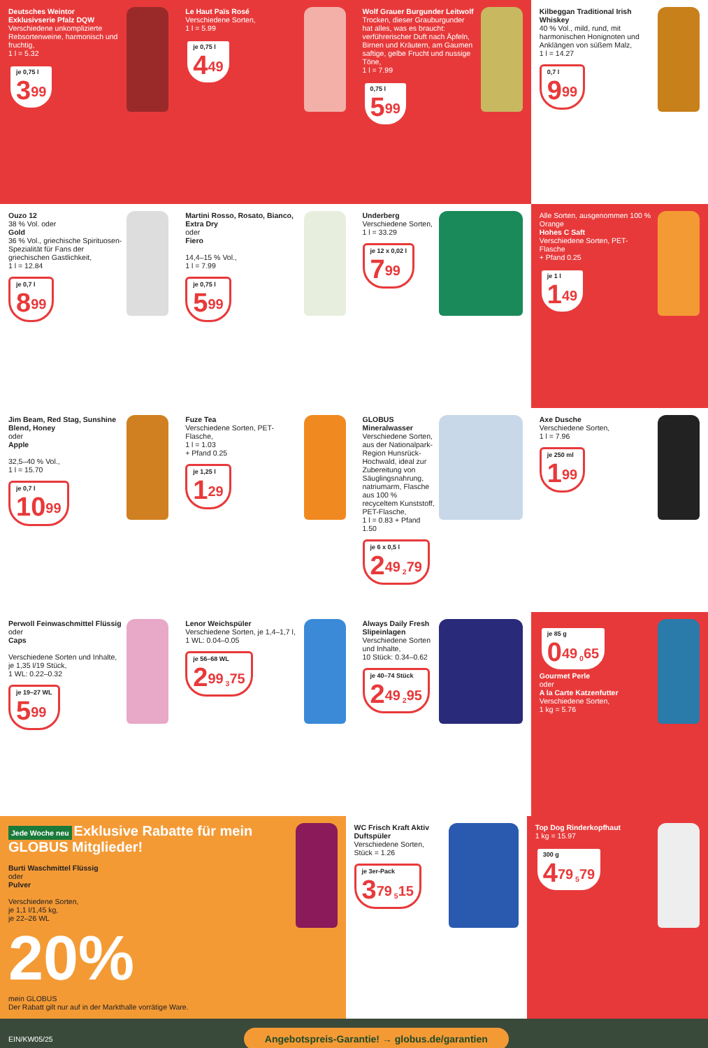Deutsches Weintor Exklusivserie Pfalz DQW
Verschiedene unkomplizierte Rebsortenweine, harmonisch und fruchtig,
1 l = 5.32
je 0,75 l 3<sup>99</sup>
Le Haut Païs Rosé
Verschiedene Sorten,
1 l = 5.99
je 0,75 l 4<sup>49</sup>
Wolf Grauer Burgunder Leitwolf
Trocken, dieser Grauburgunder hat alles, was es braucht: verführerischer Duft nach Äpfeln, Birnen und Kräutern, am Gaumen saftige, gelbe Frucht und nussige Töne,
1 l = 7.99
0,75 l 5<sup>99</sup>
Kilbeggan Traditional Irish Whiskey
40 % Vol., mild, rund, mit harmonischen Honignoten und Anklängen von süßem Malz,
1 l = 14.27
0,7 l 9<sup>99</sup>
Ouzo 12
38 % Vol. oder
Gold
36 % Vol., griechische Spirituosen-Spezialität für Fans der griechischen Gastlichkeit,
1 l = 12.84
je 0,7 l 8<sup>99</sup>
Martini Rosso, Rosato, Bianco, Extra Dry
oder
Fiero
14,4–15 % Vol.,
1 l = 7.99
je 0,75 l 5<sup>99</sup>
Underberg
Verschiedene Sorten,
1 l = 33.29
je 12 x 0,02 l 7<sup>99</sup>
Alle Sorten, ausgenommen 100 % Orange
Hohes C Saft
Verschiedene Sorten, PET-Flasche
+ Pfand 0.25
je 1 l 1<sup>49</sup>
Jim Beam, Red Stag, Sunshine Blend, Honey
oder
Apple
32,5–40 % Vol.,
1 l = 15.70
je 0,7 l 10<sup>99</sup>
Fuze Tea
Verschiedene Sorten, PET-Flasche,
1 l = 1.03
+ Pfand 0.25
je 1,25 l 1<sup>29</sup>
GLOBUS Mineralwasser
Verschiedene Sorten, aus der Nationalpark-Region Hunsrück-Hochwald, ideal zur Zubereitung von Säuglingsnahrung, natriumarm, Flasche aus 100 % recyceltem Kunststoff, PET-Flasche,
1 l = 0.83 + Pfand 1.50
je 6 x 0,5 l 2<sup>49</sup> 2<sup>79</sup>
Axe Dusche
Verschiedene Sorten,
1 l = 7.96
je 250 ml 1<sup>99</sup>
Perwoll Feinwaschmittel Flüssig
oder
Caps
Verschiedene Sorten und Inhalte, je 1,35 l/19 Stück,
1 WL: 0.22–0.32
je 19–27 WL 5<sup>99</sup>
Lenor Weichspüler
Verschiedene Sorten, je 1,4–1,7 l,
1 WL: 0.04–0.05
je 56–68 WL 2<sup>99</sup> 3<sup>75</sup>
Always Daily Fresh Slipeinlagen
Verschiedene Sorten und Inhalte,
10 Stück: 0.34–0.62
je 40–74 Stück 2<sup>49</sup> 2<sup>95</sup>
je 85 g 0<sup>49</sup> 0<sup>65</sup>
Gourmet Perle
oder
A la Carte Katzenfutter
Verschiedene Sorten,
1 kg = 5.76
Jede Woche neu Exklusive Rabatte für mein GLOBUS Mitglieder!
Burti Waschmittel Flüssig
oder
Pulver
Verschiedene Sorten,
je 1,1 l/1,45 kg,
je 22–26 WL
20%
mein GLOBUS
Der Rabatt gilt nur auf in der Markthalle vorrätige Ware.
WC Frisch Kraft Aktiv Duftspüler
Verschiedene Sorten,
Stück = 1.26
je 3er-Pack 3<sup>79</sup> 5<sup>15</sup>
Top Dog Rinderkopfhaut
1 kg = 15.97
300 g 4<sup>79</sup> 5<sup>79</sup>
EIN/KW05/25 Angebotspreis-Garantie! → globus.de/garantien